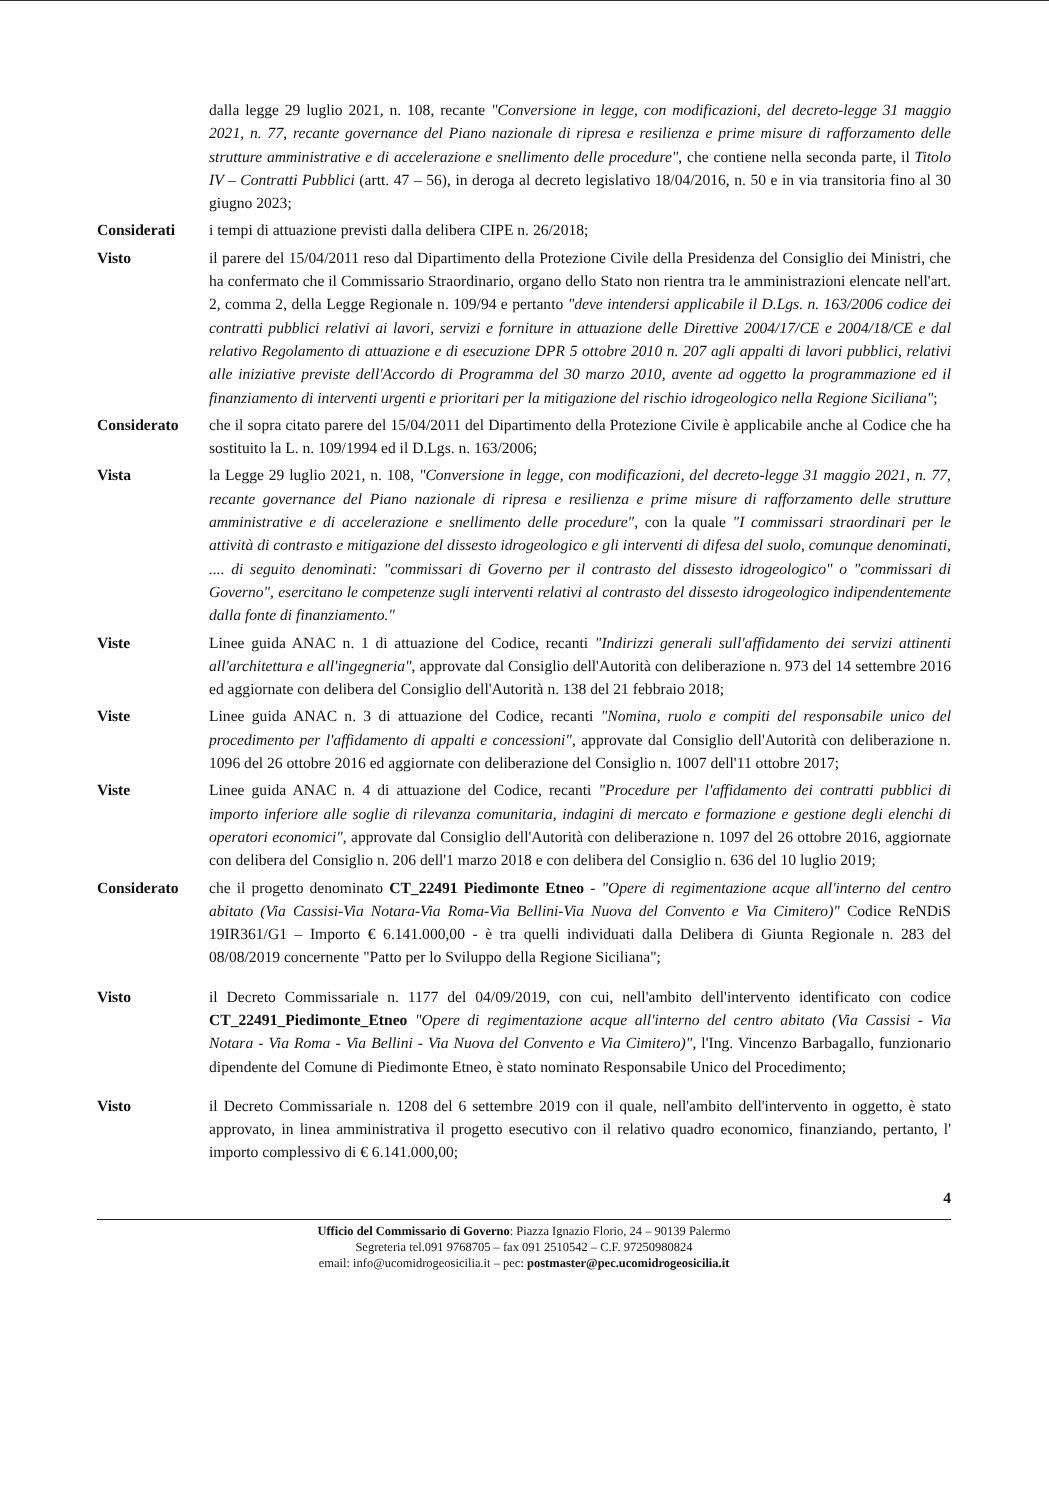dalla legge 29 luglio 2021, n. 108, recante "Conversione in legge, con modificazioni, del decreto-legge 31 maggio 2021, n. 77, recante governance del Piano nazionale di ripresa e resilienza e prime misure di rafforzamento delle strutture amministrative e di accelerazione e snellimento delle procedure", che contiene nella seconda parte, il Titolo IV – Contratti Pubblici (artt. 47 – 56), in deroga al decreto legislativo 18/04/2016, n. 50 e in via transitoria fino al 30 giugno 2023;
Considerati i tempi di attuazione previsti dalla delibera CIPE n. 26/2018;
Visto il parere del 15/04/2011 reso dal Dipartimento della Protezione Civile della Presidenza del Consiglio dei Ministri, che ha confermato che il Commissario Straordinario, organo dello Stato non rientra tra le amministrazioni elencate nell'art. 2, comma 2, della Legge Regionale n. 109/94 e pertanto "deve intendersi applicabile il D.Lgs. n. 163/2006 codice dei contratti pubblici relativi ai lavori, servizi e forniture in attuazione delle Direttive 2004/17/CE e 2004/18/CE e dal relativo Regolamento di attuazione e di esecuzione DPR 5 ottobre 2010 n. 207 agli appalti di lavori pubblici, relativi alle iniziative previste dell'Accordo di Programma del 30 marzo 2010, avente ad oggetto la programmazione ed il finanziamento di interventi urgenti e prioritari per la mitigazione del rischio idrogeologico nella Regione Siciliana";
Considerato che il sopra citato parere del 15/04/2011 del Dipartimento della Protezione Civile è applicabile anche al Codice che ha sostituito la L. n. 109/1994 ed il D.Lgs. n. 163/2006;
Vista la Legge 29 luglio 2021, n. 108, "Conversione in legge, con modificazioni, del decreto-legge 31 maggio 2021, n. 77, recante governance del Piano nazionale di ripresa e resilienza e prime misure di rafforzamento delle strutture amministrative e di accelerazione e snellimento delle procedure", con la quale "I commissari straordinari per le attività di contrasto e mitigazione del dissesto idrogeologico e gli interventi di difesa del suolo, comunque denominati, .... di seguito denominati: "commissari di Governo per il contrasto del dissesto idrogeologico" o "commissari di Governo", esercitano le competenze sugli interventi relativi al contrasto del dissesto idrogeologico indipendentemente dalla fonte di finanziamento."
Viste Linee guida ANAC n. 1 di attuazione del Codice, recanti "Indirizzi generali sull'affidamento dei servizi attinenti all'architettura e all'ingegneria", approvate dal Consiglio dell'Autorità con deliberazione n. 973 del 14 settembre 2016 ed aggiornate con delibera del Consiglio dell'Autorità n. 138 del 21 febbraio 2018;
Viste Linee guida ANAC n. 3 di attuazione del Codice, recanti "Nomina, ruolo e compiti del responsabile unico del procedimento per l'affidamento di appalti e concessioni", approvate dal Consiglio dell'Autorità con deliberazione n. 1096 del 26 ottobre 2016 ed aggiornate con deliberazione del Consiglio n. 1007 dell'11 ottobre 2017;
Viste Linee guida ANAC n. 4 di attuazione del Codice, recanti "Procedure per l'affidamento dei contratti pubblici di importo inferiore alle soglie di rilevanza comunitaria, indagini di mercato e formazione e gestione degli elenchi di operatori economici", approvate dal Consiglio dell'Autorità con deliberazione n. 1097 del 26 ottobre 2016, aggiornate con delibera del Consiglio n. 206 dell'1 marzo 2018 e con delibera del Consiglio n. 636 del 10 luglio 2019;
Considerato che il progetto denominato CT_22491 Piedimonte Etneo - "Opere di regimentazione acque all'interno del centro abitato (Via Cassisi-Via Notara-Via Roma-Via Bellini-Via Nuova del Convento e Via Cimitero)" Codice ReNDiS 19IR361/G1 – Importo € 6.141.000,00 - è tra quelli individuati dalla Delibera di Giunta Regionale n. 283 del 08/08/2019 concernente "Patto per lo Sviluppo della Regione Siciliana";
Visto il Decreto Commissariale n. 1177 del 04/09/2019, con cui, nell'ambito dell'intervento identificato con codice CT_22491_Piedimonte_Etneo "Opere di regimentazione acque all'interno del centro abitato (Via Cassisi - Via Notara - Via Roma - Via Bellini - Via Nuova del Convento e Via Cimitero)", l'Ing. Vincenzo Barbagallo, funzionario dipendente del Comune di Piedimonte Etneo, è stato nominato Responsabile Unico del Procedimento;
Visto il Decreto Commissariale n. 1208 del 6 settembre 2019 con il quale, nell'ambito dell'intervento in oggetto, è stato approvato, in linea amministrativa il progetto esecutivo con il relativo quadro economico, finanziando, pertanto, l' importo complessivo di € 6.141.000,00;
4
Ufficio del Commissario di Governo: Piazza Ignazio Florio, 24 – 90139 Palermo
Segreteria tel.091 9768705 – fax 091 2510542 – C.F. 97250980824
email: info@ucomidrogeosicilia.it – pec: postmaster@pec.ucomidrogeosicilia.it